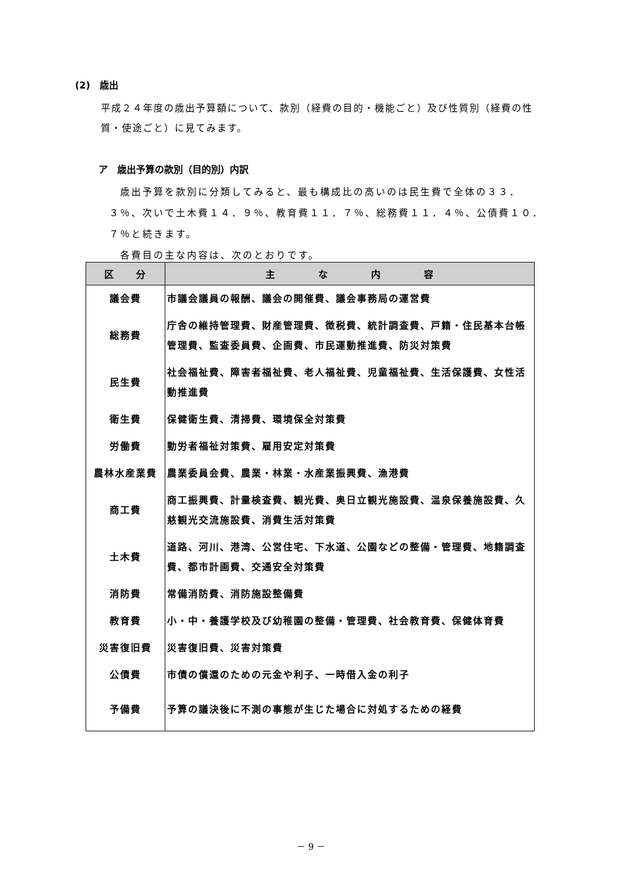(2)　歳出
平成２４年度の歳出予算額について、款別（経費の目的・機能ごと）及び性質別（経費の性質・使途ごと）に見てみます。
ア　歳出予算の款別（目的別）内訳
　歳出予算を款別に分類してみると、最も構成比の高いのは民生費で全体の３３．３％、次いで土木費１４．９％、教育費１１．７％、総務費１１．４％、公債費１０．７％と続きます。
　各費目の主な内容は、次のとおりです。
| 区 分 | 主 な 内 容 |
| --- | --- |
| 議会費 | 市議会議員の報酬、議会の開催費、議会事務局の運営費 |
| 総務費 | 庁舎の維持管理費、財産管理費、徴税費、統計調査費、戸籍・住民基本台帳管理費、監査委員費、企画費、市民運動推進費、防災対策費 |
| 民生費 | 社会福祉費、障害者福祉費、老人福祉費、児童福祉費、生活保護費、女性活動推進費 |
| 衛生費 | 保健衛生費、清掃費、環境保全対策費 |
| 労働費 | 勤労者福祉対策費、雇用安定対策費 |
| 農林水産業費 | 農業委員会費、農業・林業・水産業振興費、漁港費 |
| 商工費 | 商工振興費、計量検査費、観光費、奥日立観光施設費、温泉保養施設費、久慈観光交流施設費、消費生活対策費 |
| 土木費 | 道路、河川、港湾、公営住宅、下水道、公園などの整備・管理費、地籍調査費、都市計画費、交通安全対策費 |
| 消防費 | 常備消防費、消防施設整備費 |
| 教育費 | 小・中・養護学校及び幼稚園の整備・管理費、社会教育費、保健体育費 |
| 災害復旧費 | 災害復旧費、災害対策費 |
| 公債費 | 市債の償還のための元金や利子、一時借入金の利子 |
| 予備費 | 予算の議決後に不測の事態が生じた場合に対処するための経費 |
－ 9 －